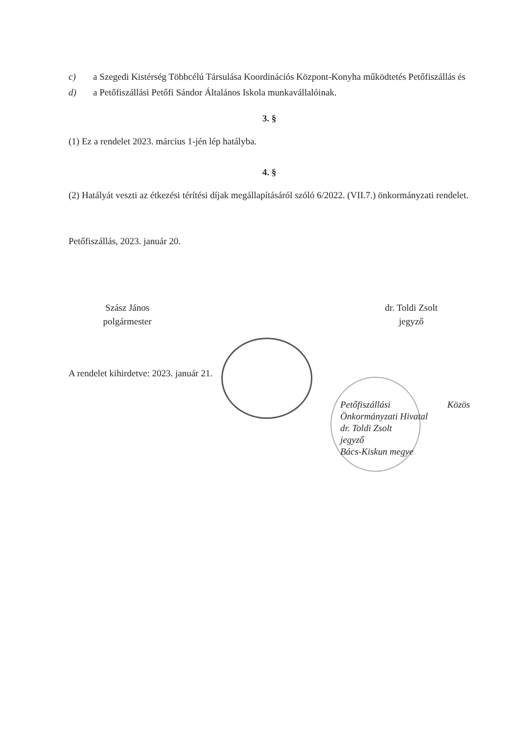c) a Szegedi Kistérség Többcélú Társulása Koordinációs Központ-Konyha működtetés Petőfiszállás és
d) a Petőfiszállási Petőfi Sándor Általános Iskola munkavállalóinak.
3. §
(1) Ez a rendelet 2023. március 1-jén lép hatályba.
4. §
(2) Hatályát veszti az étkezési térítési díjak megállapításáról szóló 6/2022. (VII.7.) önkormányzati rendelet.
Petőfiszállás, 2023. január 20.
Szász János
polgármester
dr. Toldi Zsolt
jegyző
A rendelet kihirdetve: 2023. január 21.
Petőfiszállási Közös Önkormányzati Hivatal
dr. Toldi Zsolt
jegyző
Bács-Kiskun megye